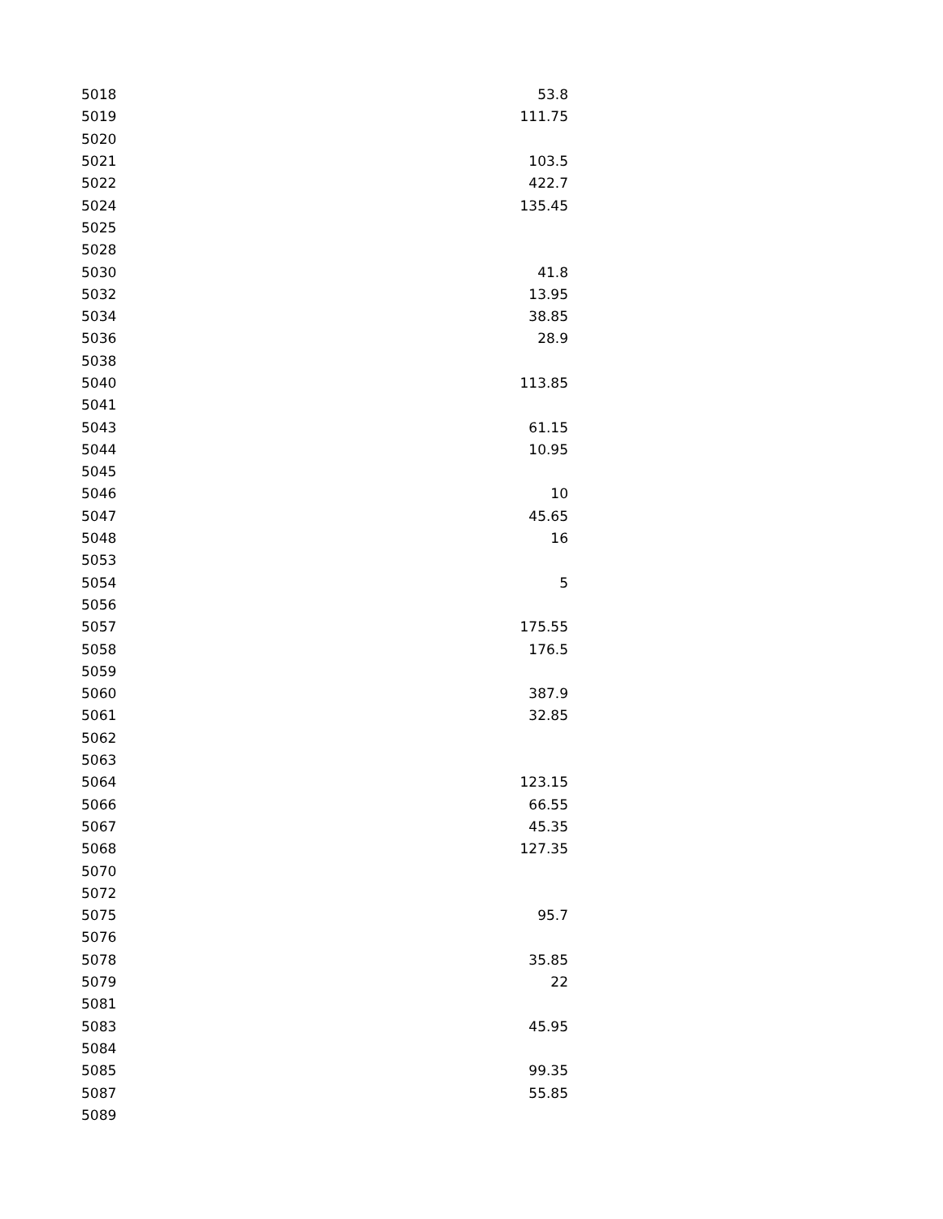| 5018 | 53.8 |
| 5019 | 111.75 |
| 5020 | |
| 5021 | 103.5 |
| 5022 | 422.7 |
| 5024 | 135.45 |
| 5025 | |
| 5028 | |
| 5030 | 41.8 |
| 5032 | 13.95 |
| 5034 | 38.85 |
| 5036 | 28.9 |
| 5038 | |
| 5040 | 113.85 |
| 5041 | |
| 5043 | 61.15 |
| 5044 | 10.95 |
| 5045 | |
| 5046 | 10 |
| 5047 | 45.65 |
| 5048 | 16 |
| 5053 | |
| 5054 | 5 |
| 5056 | |
| 5057 | 175.55 |
| 5058 | 176.5 |
| 5059 | |
| 5060 | 387.9 |
| 5061 | 32.85 |
| 5062 | |
| 5063 | |
| 5064 | 123.15 |
| 5066 | 66.55 |
| 5067 | 45.35 |
| 5068 | 127.35 |
| 5070 | |
| 5072 | |
| 5075 | 95.7 |
| 5076 | |
| 5078 | 35.85 |
| 5079 | 22 |
| 5081 | |
| 5083 | 45.95 |
| 5084 | |
| 5085 | 99.35 |
| 5087 | 55.85 |
| 5089 | |